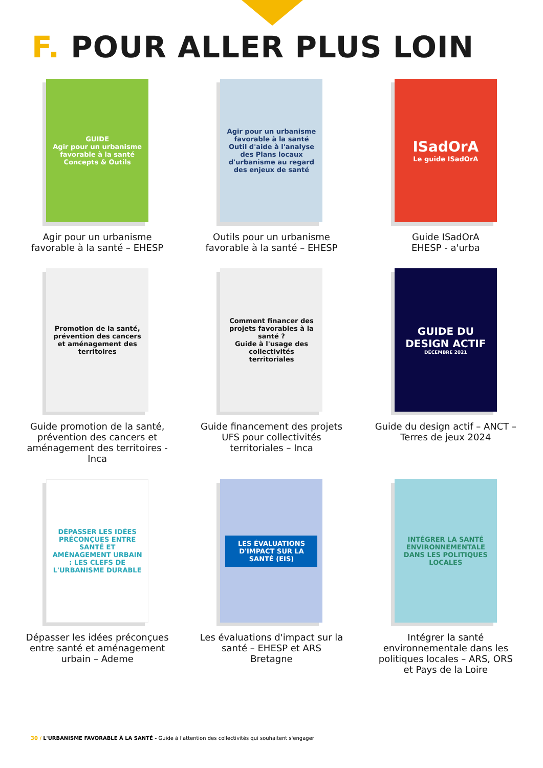F. POUR ALLER PLUS LOIN
GUIDE
Agir pour un urbanisme favorable à la santé
Concepts & Outils
Agir pour un urbanisme favorable à la santé – EHESP
Agir pour un urbanisme favorable à la santé
Outil d'aide à l'analyse des Plans locaux d'urbanisme au regard des enjeux de santé
Outils pour un urbanisme favorable à la santé – EHESP
ISadOrA
Le guide ISadOrA
Guide ISadOrA
EHESP - a'urba
Promotion de la santé, prévention des cancers et aménagement des territoires
Guide promotion de la santé, prévention des cancers et aménagement des territoires - Inca
Comment financer des projets favorables à la santé ?
Guide à l'usage des collectivités territoriales
Guide financement des projets UFS pour collectivités territoriales – Inca
GUIDE DU DESIGN ACTIF
DÉCEMBRE 2021
Guide du design actif – ANCT – Terres de jeux 2024
DÉPASSER LES IDÉES PRÉCONÇUES ENTRE SANTÉ ET AMÉNAGEMENT URBAIN : LES CLEFS DE L'URBANISME DURABLE
Dépasser les idées préconçues entre santé et aménagement urbain – Ademe
LES ÉVALUATIONS D'IMPACT SUR LA SANTÉ (EIS)
Les évaluations d'impact sur la santé – EHESP et ARS Bretagne
INTÉGRER LA SANTÉ ENVIRONNEMENTALE DANS LES POLITIQUES LOCALES
Intégrer la santé environnementale dans les politiques locales – ARS, ORS et Pays de la Loire
30 / L'URBANISME FAVORABLE À LA SANTÉ - Guide à l'attention des collectivités qui souhaitent s'engager